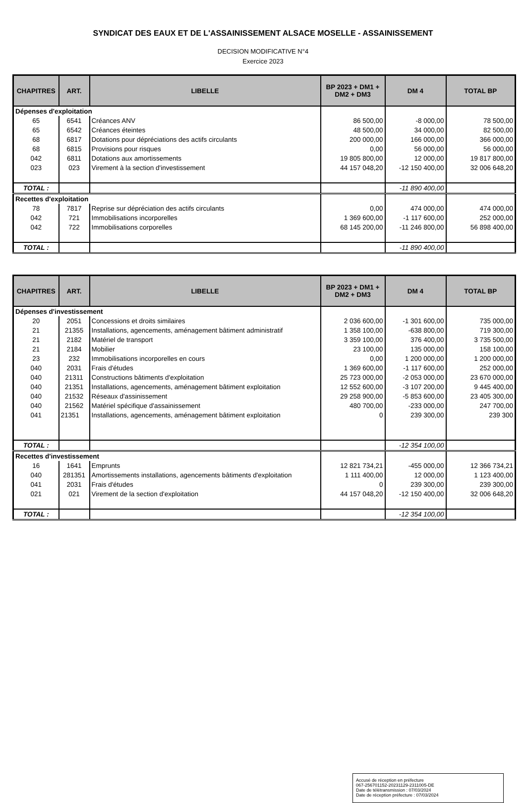SYNDICAT DES EAUX ET DE L'ASSAINISSEMENT ALSACE MOSELLE - ASSAINISSEMENT
DECISION MODIFICATIVE N°4
Exercice 2023
| CHAPITRES | ART. | LIBELLE | BP 2023 + DM1 + DM2 + DM3 | DM 4 | TOTAL BP |
| --- | --- | --- | --- | --- | --- |
| Dépenses d'exploitation | | | | | |
| 65 | 6541 | Créances ANV | 86 500,00 | -8 000,00 | 78 500,00 |
| 65 | 6542 | Créances éteintes | 48 500,00 | 34 000,00 | 82 500,00 |
| 68 | 6817 | Dotations pour dépréciations des actifs circulants | 200 000,00 | 166 000,00 | 366 000,00 |
| 68 | 6815 | Provisions pour risques | 0,00 | 56 000,00 | 56 000,00 |
| 042 | 6811 | Dotations aux amortissements | 19 805 800,00 | 12 000,00 | 19 817 800,00 |
| 023 | 023 | Virement à la section d'investissement | 44 157 048,20 | -12 150 400,00 | 32 006 648,20 |
| TOTAL : | | | | -11 890 400,00 | |
| Recettes d'exploitation | | | | | |
| 78 | 7817 | Reprise sur dépréciation des actifs circulants | 0,00 | 474 000,00 | 474 000,00 |
| 042 | 721 | Immobilisations incorporelles | 1 369 600,00 | -1 117 600,00 | 252 000,00 |
| 042 | 722 | Immobilisations corporelles | 68 145 200,00 | -11 246 800,00 | 56 898 400,00 |
| TOTAL : | | | | -11 890 400,00 | |
| CHAPITRES | ART. | LIBELLE | BP 2023 + DM1 + DM2 + DM3 | DM 4 | TOTAL BP |
| --- | --- | --- | --- | --- | --- |
| Dépenses d'investissement | | | | | |
| 20 | 2051 | Concessions et droits similaires | 2 036 600,00 | -1 301 600,00 | 735 000,00 |
| 21 | 21355 | Installations, agencements, aménagement bâtiment administratif | 1 358 100,00 | -638 800,00 | 719 300,00 |
| 21 | 2182 | Matériel de transport | 3 359 100,00 | 376 400,00 | 3 735 500,00 |
| 21 | 2184 | Mobilier | 23 100,00 | 135 000,00 | 158 100,00 |
| 23 | 232 | Immobilisations incorporelles en cours | 0,00 | 1 200 000,00 | 1 200 000,00 |
| 040 | 2031 | Frais d'études | 1 369 600,00 | -1 117 600,00 | 252 000,00 |
| 040 | 21311 | Constructions bâtiments d'exploitation | 25 723 000,00 | -2 053 000,00 | 23 670 000,00 |
| 040 | 21351 | Installations, agencements, aménagement bâtiment exploitation | 12 552 600,00 | -3 107 200,00 | 9 445 400,00 |
| 040 | 21532 | Réseaux d'assinissement | 29 258 900,00 | -5 853 600,00 | 23 405 300,00 |
| 040 | 21562 | Matériel spécifique d'assainissement | 480 700,00 | -233 000,00 | 247 700,00 |
| 041 | 21351 | Installations, agencements, aménagement bâtiment exploitation | 0 | 239 300,00 | 239 300 |
| TOTAL : | | | | -12 354 100,00 | |
| Recettes d'investissement | | | | | |
| 16 | 1641 | Emprunts | 12 821 734,21 | -455 000,00 | 12 366 734,21 |
| 040 | 281351 | Amortissements installations, agencements bâtiments d'exploitation | 1 111 400,00 | 12 000,00 | 1 123 400,00 |
| 041 | 2031 | Frais d'études | 0 | 239 300,00 | 239 300,00 |
| 021 | 021 | Virement de la section d'exploitation | 44 157 048,20 | -12 150 400,00 | 32 006 648,20 |
| TOTAL : | | | | -12 354 100,00 | |
Accusé de réception en préfecture
067-256701152-20231129-2311005-DE
Date de télétransmission : 07/03/2024
Date de réception préfecture : 07/03/2024